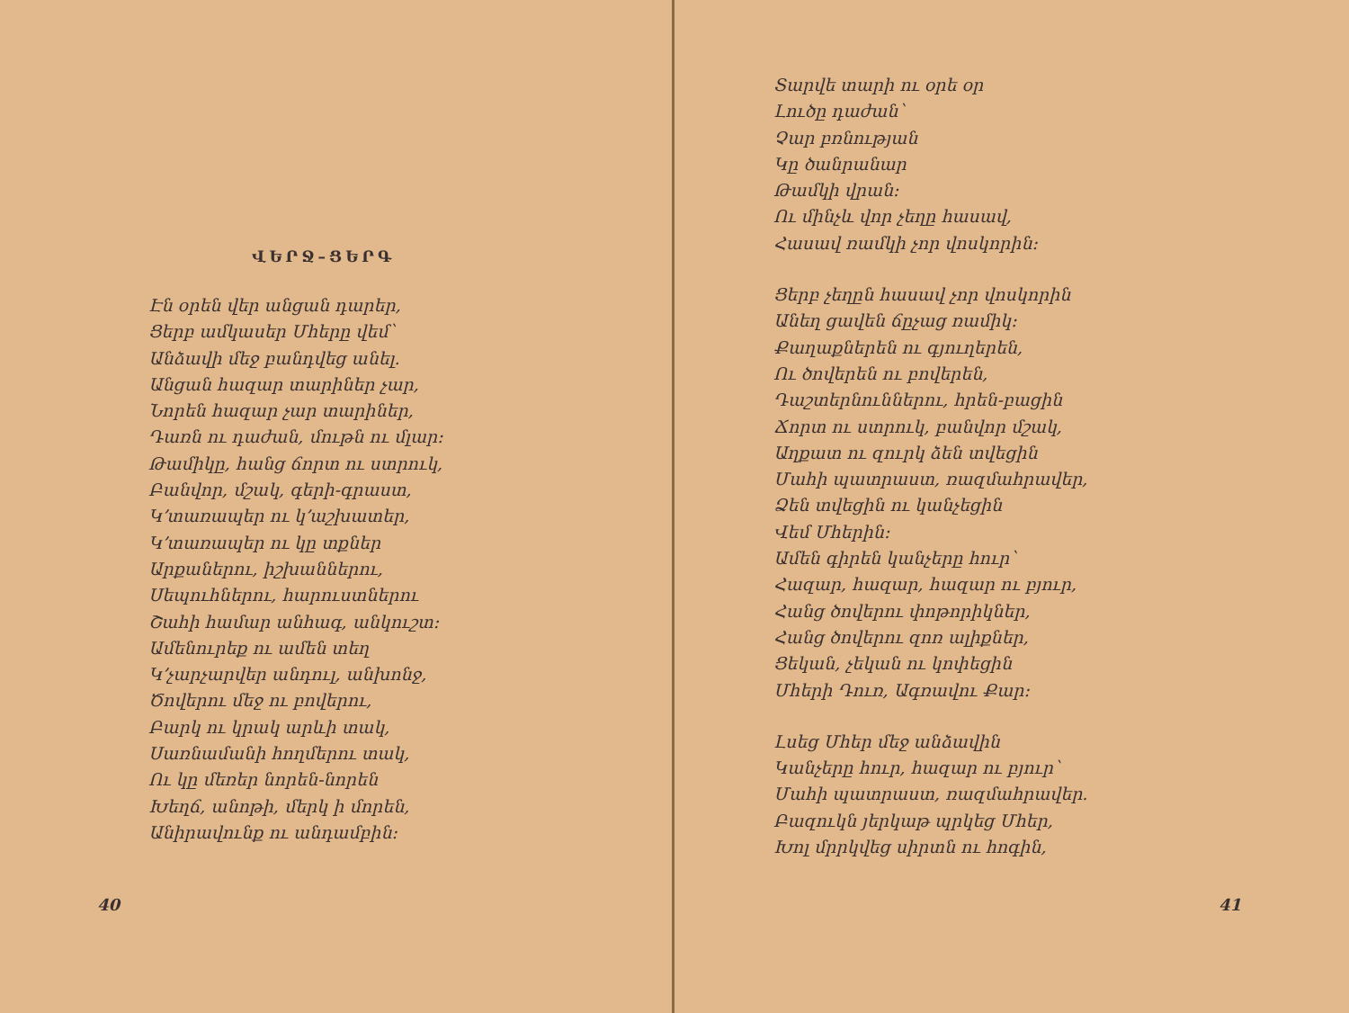ՎԵՐՋ–ՑԵՐԳ
Էն օրեն վեր անցան դարեր,
Ցերբ ամկասեր Մհերը վեմ՝
Անձավի մեջ բանդվեց անել.
Անցան հազար տարիներ չար,
Նորեն հազար չար տարիներ,
Դառն ու դաժան, մութն ու մլար։
Թամիկը, հանց ճորտ ու ստրուկ,
Բանվոր, մշակ, գերի-գրաստ,
Կ՚տառապեր ու կ՚աշխատեր,
Կ՚տառապեր ու կը տքներ
Արքաներու, իշխաններու,
Սեպուհներու, հարուստներու
Շահի համար անհագ, անկուշտ։
Ամենուրեք ու ամեն տեղ
Կ՚չարչարվեր անդուլ, անխոնջ,
Ծովերու մեջ ու բովերու,
Բարկ ու կրակ արևի տակ,
Սառնամանի հողմերու տակ,
Ու կը մեռեր նորեն-նորեն
Խեղճ, անոթի, մերկ ի մորեն,
Անիրավունք ու անդամբին։
40
Տարվե տարի ու օրե օր
Լուծը դաժան՝
Չար բռնության
Կը ծանրանար
Թամկի վրան։
Ու մինչև վոր չեղը հասավ,
Հասավ ռամկի չոր վոսկորին։
Ցերբ չեղըն հասավ չոր վոսկորին
Անեղ ցավեն ճըչաց ռամիկ։
Քաղաքներեն ու գյուղերեն,
Ու ծովերեն ու բովերեն,
Դաշտերնուններու, հրեն-բացին
Ճորտ ու ստրուկ, բանվոր մշակ,
Աղքատ ու զուրկ ձեն տվեցին
Մահի պատրաստ, ռազմահրավեր,
Ձեն տվեցին ու կանչեցին
Վեմ Մհերին։
Ամեն գիրեն կանչերը հուր՝
Հազար, հազար, հազար ու բյուր,
Հանց ծովերու փոթորիկներ,
Հանց ծովերու զոռ ալիքներ,
Ցեկան, չեկան ու կոփեցին
Մհերի Դուռ, Ագռավու Քար։
Լսեց Մհեր մեջ անձավին
Կանչերը հուր, հազար ու բյուր՝
Մահի պատրաստ, ռազմահրավեր.
Բազուկն յերկաթ պրկեց Մհեր,
Խոլ մրրկվեց սիրտն ու հոգին,
41